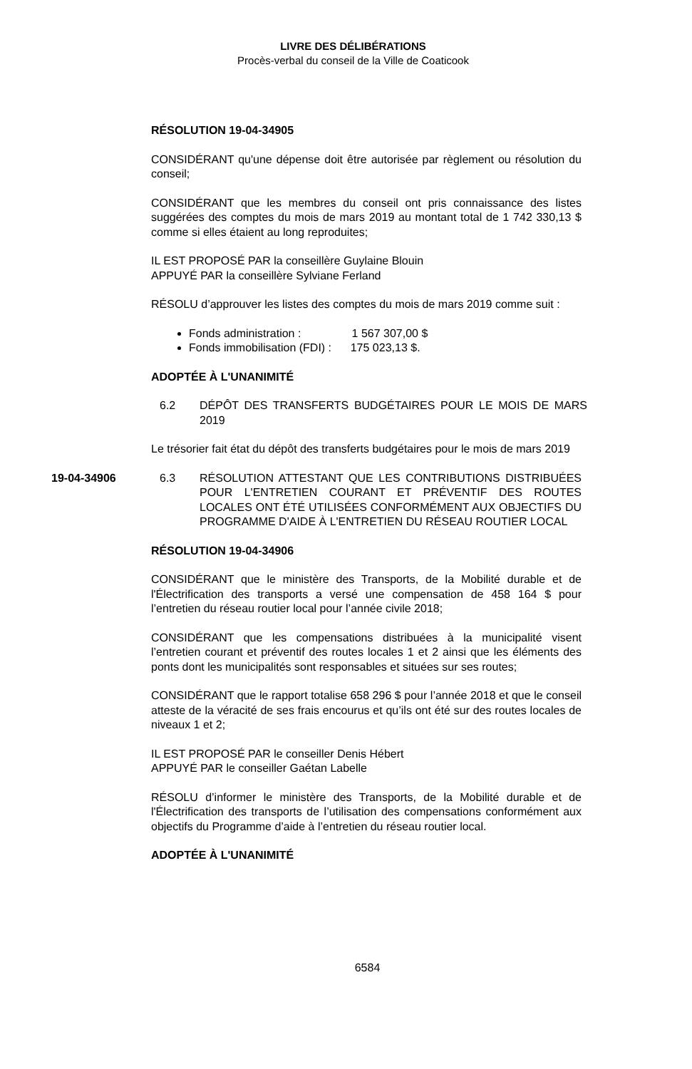LIVRE DES DÉLIBÉRATIONS
Procès-verbal du conseil de la Ville de Coaticook
RÉSOLUTION 19-04-34905
CONSIDÉRANT qu'une dépense doit être autorisée par règlement ou résolution du conseil;
CONSIDÉRANT que les membres du conseil ont pris connaissance des listes suggérées des comptes du mois de mars 2019 au montant total de 1 742 330,13 $ comme si elles étaient au long reproduites;
IL EST PROPOSÉ PAR la conseillère Guylaine Blouin
APPUYÉ PAR la conseillère Sylviane Ferland
RÉSOLU d’approuver les listes des comptes du mois de mars 2019 comme suit :
Fonds administration : 1 567 307,00 $
Fonds immobilisation (FDI) : 175 023,13 $.
ADOPTÉE À L'UNANIMITÉ
6.2 DÉPÔT DES TRANSFERTS BUDGÉTAIRES POUR LE MOIS DE MARS 2019
Le trésorier fait état du dépôt des transferts budgétaires pour le mois de mars 2019
19-04-34906 6.3 RÉSOLUTION ATTESTANT QUE LES CONTRIBUTIONS DISTRIBUÉES POUR L'ENTRETIEN COURANT ET PRÉVENTIF DES ROUTES LOCALES ONT ÉTÉ UTILISÉES CONFORMÉMENT AUX OBJECTIFS DU PROGRAMME D'AIDE À L'ENTRETIEN DU RÉSEAU ROUTIER LOCAL
RÉSOLUTION 19-04-34906
CONSIDÉRANT que le ministère des Transports, de la Mobilité durable et de l'Électrification des transports a versé une compensation de 458 164 $ pour l’entretien du réseau routier local pour l’année civile 2018;
CONSIDÉRANT que les compensations distribuées à la municipalité visent l’entretien courant et préventif des routes locales 1 et 2 ainsi que les éléments des ponts dont les municipalités sont responsables et situées sur ses routes;
CONSIDÉRANT que le rapport totalise 658 296 $ pour l’année 2018 et que le conseil atteste de la véracité de ses frais encourus et qu’ils ont été sur des routes locales de niveaux 1 et 2;
IL EST PROPOSÉ PAR le conseiller Denis Hébert
APPUYÉ PAR le conseiller Gaétan Labelle
RÉSOLU d’informer le ministère des Transports, de la Mobilité durable et de l'Électrification des transports de l’utilisation des compensations conformément aux objectifs du Programme d’aide à l’entretien du réseau routier local.
ADOPTÉE À L'UNANIMITÉ
6584